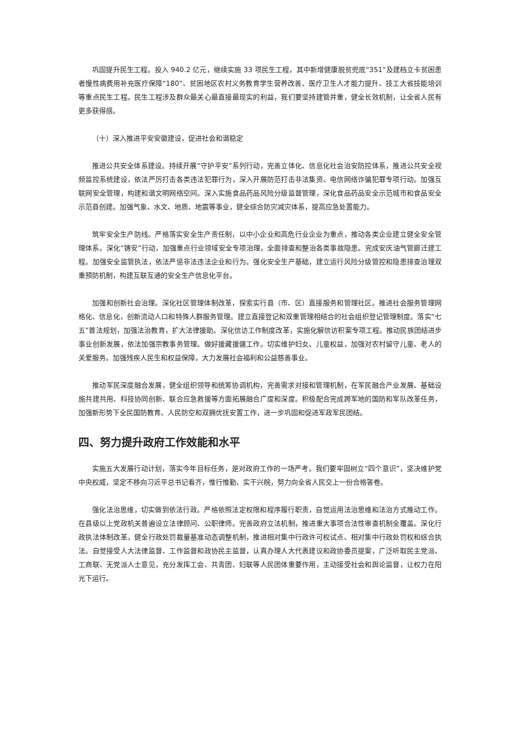巩固提升民生工程。投入 940.2 亿元，继续实施 33 项民生工程，其中新增健康脱贫兜底“351”及建档立卡贫困患者慢性病费用补充医疗保障“180”、贫困地区农村义务教育学生营养改善、医疗卫生人才能力提升、技工大省技能培训等重点民生工程。民生工程涉及群众最关心最直接最现实的利益，我们要坚持建管并重，健全长效机制，让全省人民有更多获得感。
（十）深入推进平安安徽建设，促进社会和谐稳定
推进公共安全体系建设。持续开展“守护平安”系列行动，完善立体化、信息化社会治安防控体系，推进公共安全视频监控系统建设，依法严厉打击各类违法犯罪行为，深入开展防范打击非法集资、电信网络诈骗犯罪专项行动。加强互联网安全管理，构建和谐文明网络空间。深入实施食品药品风险分级监督管理，深化食品药品安全示范城市和食品安全示范县创建。加强气象、水文、地质、地震等事业，健全综合防灾减灾体系，提高应急处置能力。
筑牢安全生产防线。严格落实安全生产责任制，以中小企业和高危行业企业为重点，推动各类企业建立健全安全管理体系。深化“铸安”行动，加强重点行业领域安全专项治理，全面排查和整治各类事故隐患。完成安庆油气管廊迁建工程。加强安全监管执法，依法严惩非法违法企业和行为。强化安全生产基础，建立运行风险分级管控和隐患排查治理双重预防机制，构建互联互通的安全生产信息化平台。
加强和创新社会治理。深化社区管理体制改革，探索实行县（市、区）直接服务和管理社区。推进社会服务管理网格化、信息化，创新流动人口和特殊人群服务管理。建立直接登记和双重管理相结合的社会组织登记管理制度。落实“七五”普法规划，加强法治教育，扩大法律援助。深化信访工作制度改革，实施化解信访积案专项工程。推动民族团结进步事业创新发展，依法加强宗教事务管理。做好援藏援疆工作。切实维护妇女、儿童权益，加强对农村留守儿童、老人的关爱服务。加强残疾人民生和权益保障，大力发展社会福利和公益慈善事业。
推动军民深度融合发展，健全组织领导和统筹协调机构，完善需求对接和管理机制，在军民融合产业发展、基础设施共建共用、科技协同创新、联合应急救援等方面拓展融合广度和深度。积极配合完成跨军地的国防和军队改革任务，加强新形势下全民国防教育、人民防空和双拥优抚安置工作，进一步巩固和促进军政军民团结。
四、努力提升政府工作效能和水平
实施五大发展行动计划，落实今年目标任务，是对政府工作的一场严考。我们要牢固树立“四个意识”，坚决维护党中央权威，坚定不移向习近平总书记看齐，惟行惟勤、实干兴皖，努力向全省人民交上一份合格答卷。
强化法治思维，切实做到依法行政。严格依照法定权限和程序履行职责，自觉运用法治思维和法治方式推动工作。在县级以上党政机关普遍设立法律顾问、公职律师。完善政府立法机制，推进重大事项合法性审查机制全覆盖。深化行政执法体制改革，健全行政处罚裁量基准动态调整机制，推进相对集中行政许可权试点、相对集中行政处罚权和综合执法。自觉接受人大法律监督、工作监督和政协民主监督，认真办理人大代表建议和政协委员提案，广泛听取民主党派、工商联、无党派人士意见，充分发挥工会、共青团、妇联等人民团体重要作用，主动接受社会和舆论监督，让权力在阳光下运行。